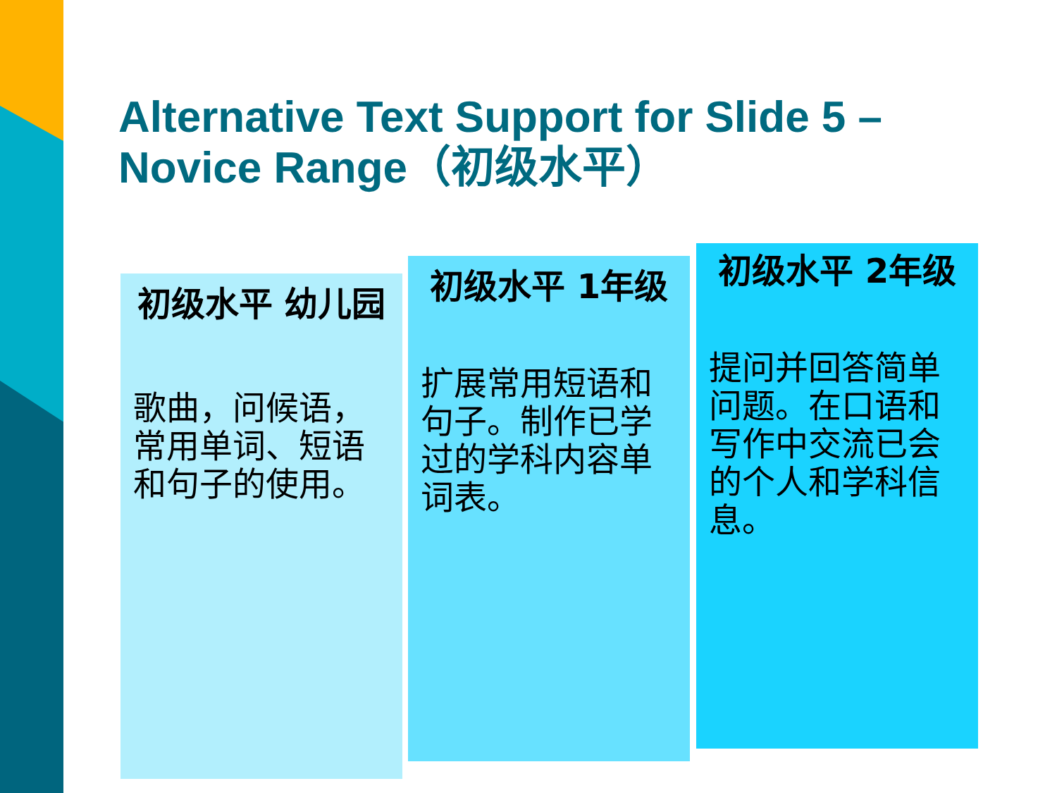Alternative Text Support for Slide 5 – Novice Range（初级水平）
初级水平 幼儿园
歌曲，问候语，常用单词、短语和句子的使用。
初级水平 1年级
扩展常用短语和句子。制作已学过的学科内容单词表。
初级水平 2年级
提问并回答简单问题。在口语和写作中交流已会的个人和学科信息。